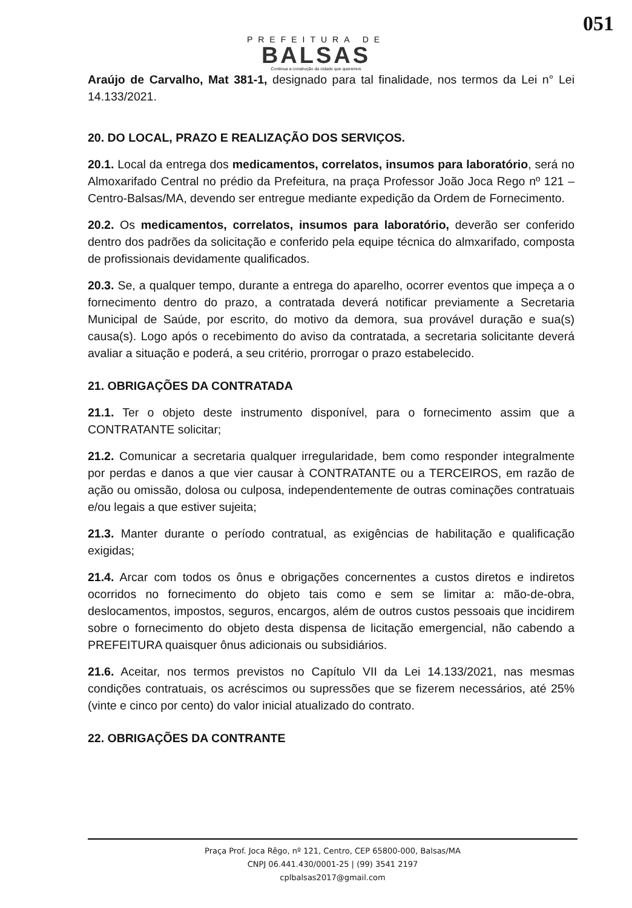051
PREFEITURA DE
BALSAS
Continua a construção da cidade que queremos
Araújo de Carvalho, Mat 381-1, designado para tal finalidade, nos termos da Lei n° Lei 14.133/2021.
20. DO LOCAL, PRAZO E REALIZAÇÃO DOS SERVIÇOS.
20.1. Local da entrega dos medicamentos, correlatos, insumos para laboratório, será no Almoxarifado Central no prédio da Prefeitura, na praça Professor João Joca Rego nº 121 – Centro-Balsas/MA, devendo ser entregue mediante expedição da Ordem de Fornecimento.
20.2. Os medicamentos, correlatos, insumos para laboratório, deverão ser conferido dentro dos padrões da solicitação e conferido pela equipe técnica do almxarifado, composta de profissionais devidamente qualificados.
20.3. Se, a qualquer tempo, durante a entrega do aparelho, ocorrer eventos que impeça a o fornecimento dentro do prazo, a contratada deverá notificar previamente a Secretaria Municipal de Saúde, por escrito, do motivo da demora, sua provável duração e sua(s) causa(s). Logo após o recebimento do aviso da contratada, a secretaria solicitante deverá avaliar a situação e poderá, a seu critério, prorrogar o prazo estabelecido.
21. OBRIGAÇÕES DA CONTRATADA
21.1. Ter o objeto deste instrumento disponível, para o fornecimento assim que a CONTRATANTE solicitar;
21.2. Comunicar a secretaria qualquer irregularidade, bem como responder integralmente por perdas e danos a que vier causar à CONTRATANTE ou a TERCEIROS, em razão de ação ou omissão, dolosa ou culposa, independentemente de outras cominações contratuais e/ou legais a que estiver sujeita;
21.3. Manter durante o período contratual, as exigências de habilitação e qualificação exigidas;
21.4. Arcar com todos os ônus e obrigações concernentes a custos diretos e indiretos ocorridos no fornecimento do objeto tais como e sem se limitar a: mão-de-obra, deslocamentos, impostos, seguros, encargos, além de outros custos pessoais que incidirem sobre o fornecimento do objeto desta dispensa de licitação emergencial, não cabendo a PREFEITURA quaisquer ônus adicionais ou subsidiários.
21.6. Aceitar, nos termos previstos no Capítulo VII da Lei 14.133/2021, nas mesmas condições contratuais, os acréscimos ou supressões que se fizerem necessários, até 25% (vinte e cinco por cento) do valor inicial atualizado do contrato.
22. OBRIGAÇÕES DA CONTRANTE
Praça Prof. Joca Rêgo, nº 121, Centro, CEP 65800-000, Balsas/MA
CNPJ 06.441.430/0001-25 | (99) 3541 2197
cplbalsas2017@gmail.com